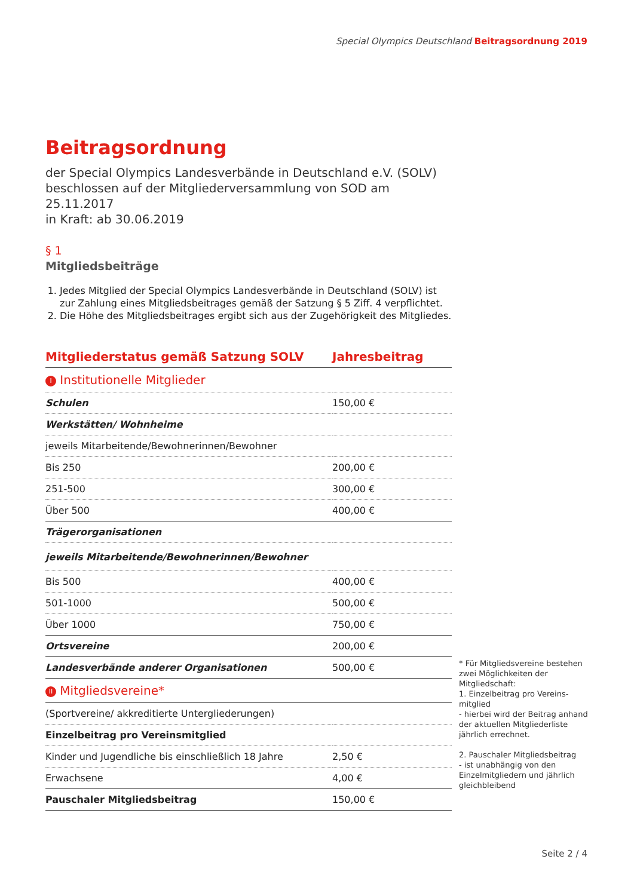Special Olympics Deutschland Beitragsordnung 2019
Beitragsordnung
der Special Olympics Landesverbände in Deutschland e.V. (SOLV)
beschlossen auf der Mitgliederversammlung von SOD am 25.11.2017
in Kraft: ab 30.06.2019
§ 1
Mitgliedsbeiträge
1. Jedes Mitglied der Special Olympics Landesverbände in Deutschland (SOLV) ist zur Zahlung eines Mitgliedsbeitrages gemäß der Satzung § 5 Ziff. 4 verpflichtet.
2. Die Höhe des Mitgliedsbeitrages ergibt sich aus der Zugehörigkeit des Mitgliedes.
| Mitgliederstatus gemäß Satzung SOLV | Jahresbeitrag |
| --- | --- |
| I Institutionelle Mitglieder | |
| Schulen | 150,00 € |
| Werkstätten/ Wohnheime | |
| jeweils Mitarbeitende/Bewohnerinnen/Bewohner | |
| Bis 250 | 200,00 € |
| 251-500 | 300,00 € |
| Über 500 | 400,00 € |
| Trägerorganisationen | |
| jeweils Mitarbeitende/Bewohnerinnen/Bewohner | |
| Bis 500 | 400,00 € |
| 501-1000 | 500,00 € |
| Über 1000 | 750,00 € |
| Ortsvereine | 200,00 € |
| Landesverbände anderer Organisationen | 500,00 € |
| II Mitgliedsvereine* | |
| (Sportvereine/ akkreditierte Untergliederungen) | |
| Einzelbeitrag pro Vereinsmitglied | |
| Kinder und Jugendliche bis einschließlich 18 Jahre | 2,50 € |
| Erwachsene | 4,00 € |
| Pauschaler Mitgliedsbeitrag | 150,00 € |
* Für Mitgliedsvereine bestehen zwei Möglichkeiten der Mitgliedschaft:
1. Einzelbeitrag pro Vereins-mitglied
- hierbei wird der Beitrag anhand der aktuellen Mitgliederliste jährlich errechnet.
2. Pauschaler Mitgliedsbeitrag
- ist unabhängig von den Einzelmitgliedern und jährlich gleichbleibend
Seite 2 / 4